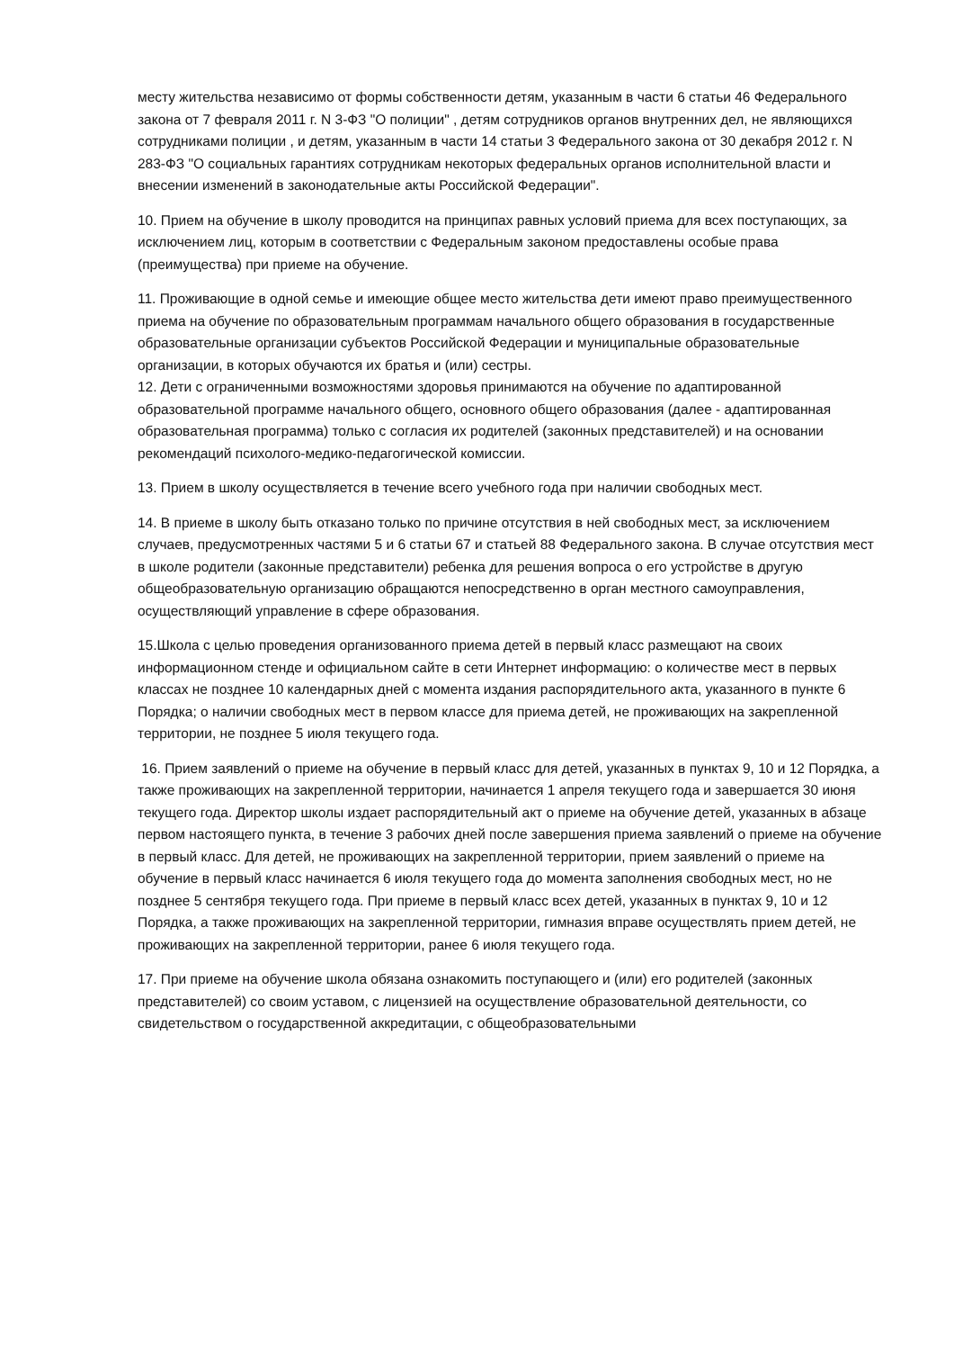месту жительства независимо от формы собственности детям, указанным в части 6 статьи 46 Федерального закона от 7 февраля 2011 г. N 3-ФЗ "О полиции" , детям сотрудников органов внутренних дел, не являющихся сотрудниками полиции , и детям, указанным в части 14 статьи 3 Федерального закона от 30 декабря 2012 г. N 283-ФЗ "О социальных гарантиях сотрудникам некоторых федеральных органов исполнительной власти и внесении изменений в законодательные акты Российской Федерации".
10. Прием на обучение в школу проводится на принципах равных условий приема для всех поступающих, за исключением лиц, которым в соответствии с Федеральным законом предоставлены особые права (преимущества) при приеме на обучение.
11. Проживающие в одной семье и имеющие общее место жительства дети имеют право преимущественного приема на обучение по образовательным программам начального общего образования в государственные образовательные организации субъектов Российской Федерации и муниципальные образовательные организации, в которых обучаются их братья и (или) сестры.
12. Дети с ограниченными возможностями здоровья принимаются на обучение по адаптированной образовательной программе начального общего, основного общего образования (далее - адаптированная образовательная программа) только с согласия их родителей (законных представителей) и на основании рекомендаций психолого-медико-педагогической комиссии.
13. Прием в школу осуществляется в течение всего учебного года при наличии свободных мест.
14. В приеме в школу быть отказано только по причине отсутствия в ней свободных мест, за исключением случаев, предусмотренных частями 5 и 6 статьи 67 и статьей 88 Федерального закона. В случае отсутствия мест в школе родители (законные представители) ребенка для решения вопроса о его устройстве в другую общеобразовательную организацию обращаются непосредственно в орган местного самоуправления, осуществляющий управление в сфере образования.
15.Школа с целью проведения организованного приема детей в первый класс размещают на своих информационном стенде и официальном сайте в сети Интернет информацию: о количестве мест в первых классах не позднее 10 календарных дней с момента издания распорядительного акта, указанного в пункте 6 Порядка; о наличии свободных мест в первом классе для приема детей, не проживающих на закрепленной территории, не позднее 5 июля текущего года.
16. Прием заявлений о приеме на обучение в первый класс для детей, указанных в пунктах 9, 10 и 12 Порядка, а также проживающих на закрепленной территории, начинается 1 апреля текущего года и завершается 30 июня текущего года. Директор школы издает распорядительный акт о приеме на обучение детей, указанных в абзаце первом настоящего пункта, в течение 3 рабочих дней после завершения приема заявлений о приеме на обучение в первый класс. Для детей, не проживающих на закрепленной территории, прием заявлений о приеме на обучение в первый класс начинается 6 июля текущего года до момента заполнения свободных мест, но не позднее 5 сентября текущего года. При приеме в первый класс всех детей, указанных в пунктах 9, 10 и 12 Порядка, а также проживающих на закрепленной территории, гимназия вправе осуществлять прием детей, не проживающих на закрепленной территории, ранее 6 июля текущего года.
17. При приеме на обучение школа обязана ознакомить поступающего и (или) его родителей (законных представителей) со своим уставом, с лицензией на осуществление образовательной деятельности, со свидетельством о государственной аккредитации, с общеобразовательными